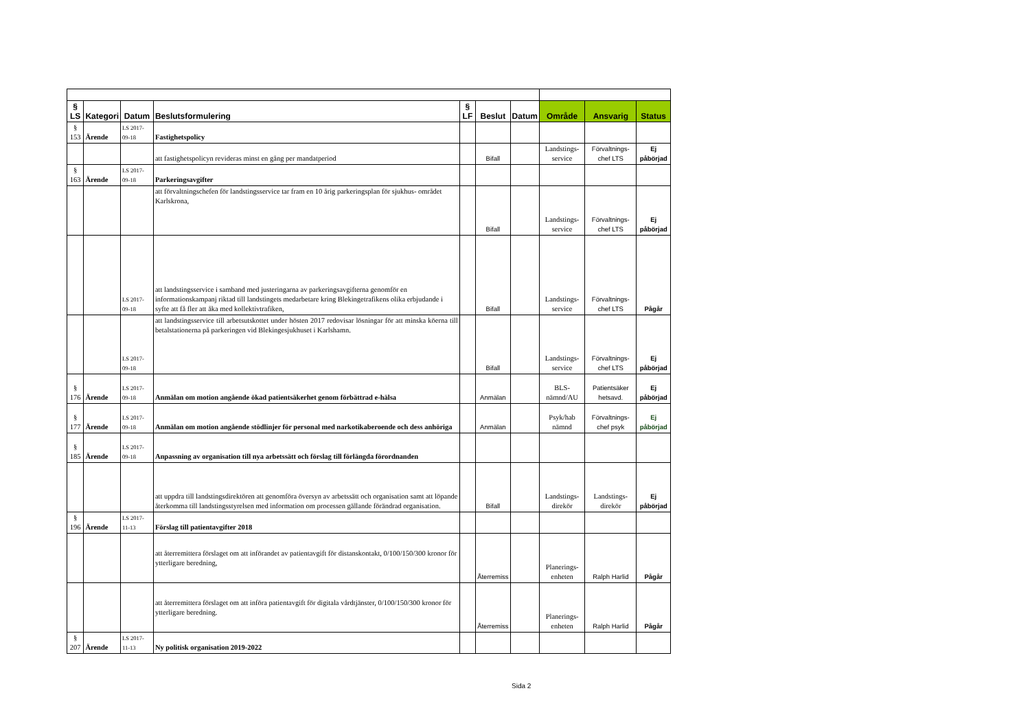| § LS | Kategori | Datum | Beslutsformulering | § LF | Beslut | Datum | Område | Ansvarig | Status |
| --- | --- | --- | --- | --- | --- | --- | --- | --- | --- |
| § 153 | Ärende | LS 2017-09-18 | Fastighetspolicy | | | | | | |
| | | | att fastighetspolicyn revideras minst en gång per mandatperiod | | Bifall | | Landstings-service | Förvaltnings-chef LTS | Ej påbörjad |
| § 163 | Ärende | LS 2017-09-18 | Parkeringsavgifter | | | | | | |
| | | | att förvaltningschefen för landstingsservice tar fram en 10 årig parkeringsplan för sjukhus- området Karlskrona, | | Bifall | | Landstings-service | Förvaltnings-chef LTS | Ej påbörjad |
| | | LS 2017-09-18 | att landstingsservice i samband med justeringarna av parkeringsavgifterna genomför en informationskampanj riktad till landstingets medarbetare kring Blekingetrafikens olika erbjudande i syfte att få fler att åka med kollektivtrafiken, | | Bifall | | Landstings-service | Förvaltnings-chef LTS | Pågår |
| | | LS 2017-09-18 | att landstingsservice till arbetsutskottet under hösten 2017 redovisar lösningar för att minska köerna till betalstationerna på parkeringen vid Blekingesjukhuset i Karlshamn. | | Bifall | | Landstings-service | Förvaltnings-chef LTS | Ej påbörjad |
| § 176 | Ärende | LS 2017-09-18 | Anmälan om motion angående ökad patientsäkerhet genom förbättrad e-hälsa | | Anmälan | | BLS-nämnd/AU | Patientsäker hetsavd. | Ej påbörjad |
| § 177 | Ärende | LS 2017-09-18 | Anmälan om motion angående stödlinjer för personal med narkotikaberoende och dess anhöriga | | Anmälan | | Psyk/hab nämnd | Förvaltnings-chef psyk | Ej påbörjad |
| § 185 | Ärende | LS 2017-09-18 | Anpassning av organisation till nya arbetssätt och förslag till förlängda förordnanden | | | | | | |
| | | | att uppdra till landstingsdirektören att genomföra översyn av arbetssätt och organisation samt att löpande återkomma till landstingsstyrelsen med information om processen gällande förändrad organisation. | | Bifall | | Landstings-direkör | Landstings-direkör | Ej påbörjad |
| § 196 | Ärende | LS 2017-11-13 | Förslag till patientavgifter 2018 | | | | | | |
| | | | att återremittera förslaget om att införandet av patientavgift för distanskontakt, 0/100/150/300 kronor för ytterligare beredning, | | Återremiss | | Planerings-enheten | Ralph Harlid | Pågår |
| | | | att återremittera förslaget om att införa patientavgift för digitala vårdtjänster, 0/100/150/300 kronor för ytterligare beredning. | | Återremiss | | Planerings-enheten | Ralph Harlid | Pågår |
| § 207 | Ärende | LS 2017-11-13 | Ny politisk organisation 2019-2022 | | | | | | |
Sida 2